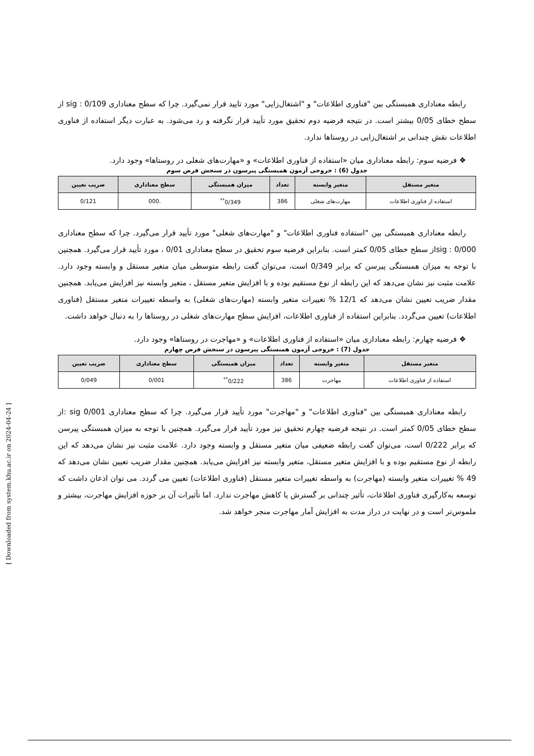رابطه معناداری همبستگی بین "فناوری اطلاعات" و "اشتغال‌زایی" مورد تایید قرار نمی‌گیرد. چرا که سطح معناداری 0/109 : sig از سطح خطای 0/05 بیشتر است. در نتیجه فرضیه دوم تحقیق مورد تأیید قرار نگرفته و رد می‌شود. به عبارت دیگر استفاده از فناوری اطلاعات نقش چندانی بر اشتغال‌زایی در روستاها ندارد.
❖ فرضیه سوم: رابطه معناداری میان «استفاده از فناوری اطلاعات» و «مهارت‌های شغلی در روستاها» وجود دارد.
جدول (6) : خروجی آزمون همبستگی پیرسون در سنجش فرض سوم
| متغیر مستقل | متغیر وابسته | تعداد | میزان همبستگی | سطح معناداری | ضریب تعیین |
| --- | --- | --- | --- | --- | --- |
| استفاده از فناوری اطلاعات | مهارت‌های شغلی | 386 | 0/349<sup>**</sup> | .000 | 0/121 |
رابطه معناداری همبستگی بین "استفاده فناوری اطلاعات" و "مهارت‌های شغلی" مورد تأیید قرار می‌گیرد. چرا که سطح معناداری 0/000 : sigاز سطح خطای 0/05 کمتر است. بنابراین فرضیه سوم تحقیق در سطح معناداری 0/01 ، مورد تأیید قرار می‌گیرد. همچنین با توجه به میزان همبستگی پیرسن که برابر 0/349 است، می‌توان گفت رابطه متوسطی میان متغیر مستقل و وابسته وجود دارد. علامت مثبت نیز نشان می‌دهد که این رابطه از نوع مستقیم بوده و با افزایش متغیر مستقل ، متغیر وابسته نیز افزایش می‌یابد. همچنین مقدار ضریب تعیین نشان می‌دهد که 12/1 % تغییرات متغیر وابسته (مهارت‌های شغلی) به واسطه تغییرات متغیر مستقل (فناوری اطلاعات) تعیین می‌گردد. بنابراین استفاده از فناوری اطلاعات، افزایش سطح مهارت‌های شغلی در روستاها را به دنبال خواهد داشت.
❖ فرضیه چهارم: رابطه معناداری میان «استفاده از فناوری اطلاعات» و «مهاجرت در روستاها» وجود دارد.
جدول (7) : خروجی آزمون همبستگی پیرسون در سنجش فرض چهارم
| متغیر مستقل | متغیر وابسته | تعداد | میزان همبستگی | سطح معناداری | ضریب تعیین |
| --- | --- | --- | --- | --- | --- |
| استفاده از فناوری اطلاعات | مهاجرت | 386 | 0/222<sup>**</sup> | 0/001 | 0/049 |
رابطه معناداری همبستگی بین "فناوری اطلاعات" و "مهاجرت" مورد تأیید قرار می‌گیرد. چرا که سطح معناداری sig 0/001 :از سطح خطای 0/05 کمتر است. در نتیجه فرضیه چهارم تحقیق نیز مورد تأیید قرار می‌گیرد. همچنین با توجه به میزان همبستگی پیرسن که برابر 0/222 است، می‌توان گفت رابطه ضعیفی میان متغیر مستقل و وابسته وجود دارد. علامت مثبت نیز نشان می‌دهد که این رابطه از نوع مستقیم بوده و با افزایش متغیر مستقل، متغیر وابسته نیز افزایش می‌یابد. همچنین مقدار ضریب تعیین نشان می‌دهد که 49 % تغییرات متغیر وابسته (مهاجرت) به واسطه تغییرات متغیر مستقل (فناوری اطلاعات) تعیین می گردد. می توان اذعان داشت که توسعه به‌کارگیری فناوری اطلاعات، تأثیر چندانی بر گسترش یا کاهش مهاجرت ندارد. اما تأثیرات آن بر حوزه افزایش مهاجرت، بیشتر و ملموس‌تر است و در نهایت در دراز مدت به افزایش آمار مهاجرت منجر خواهد شد.
[ Downloaded from system.khu.ac.ir on 2024-04-24 ]